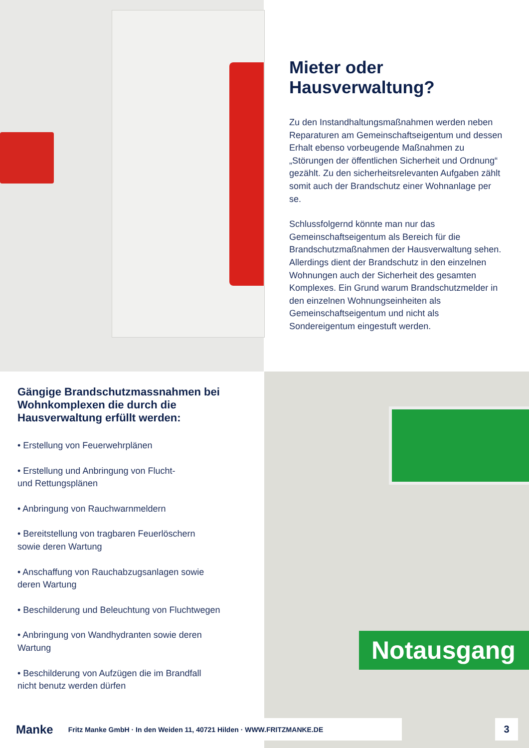Mieter oder Hausverwaltung?
Zu den Instandhaltungsmaßnahmen werden neben Reparaturen am Gemeinschaftseigentum und dessen Erhalt ebenso vorbeugende Maßnahmen zu „Störungen der öffentlichen Sicherheit und Ordnung“ gezählt. Zu den sicherheitsrelevanten Aufgaben zählt somit auch der Brandschutz einer Wohnanlage per se.
Schlussfolgernd könnte man nur das Gemeinschaftseigentum als Bereich für die Brandschutzmaßnahmen der Hausverwaltung sehen. Allerdings dient der Brandschutz in den einzelnen Wohnungen auch der Sicherheit des gesamten Komplexes. Ein Grund warum Brandschutzmelder in den einzelnen Wohnungseinheiten als Gemeinschaftseigentum und nicht als Sondereigentum eingestuft werden.
Gängige Brandschutzmassnahmen bei Wohnkomplexen die durch die Hausverwaltung erfüllt werden:
• Erstellung von Feuerwehrplänen
• Erstellung und Anbringung von Flucht-
und Rettungsplänen
• Anbringung von Rauchwarnmeldern
• Bereitstellung von tragbaren Feuerlöschern
sowie deren Wartung
• Anschaffung von Rauchabzugsanlagen sowie
deren Wartung
• Beschilderung und Beleuchtung von Fluchtwegen
• Anbringung von Wandhydranten sowie deren
Wartung
• Beschilderung von Aufzügen die im Brandfall
nicht benutz werden dürfen
Notausgang
Manke Fritz Manke GmbH · In den Weiden 11, 40721 Hilden · WWW.FRITZMANKE.DE 3